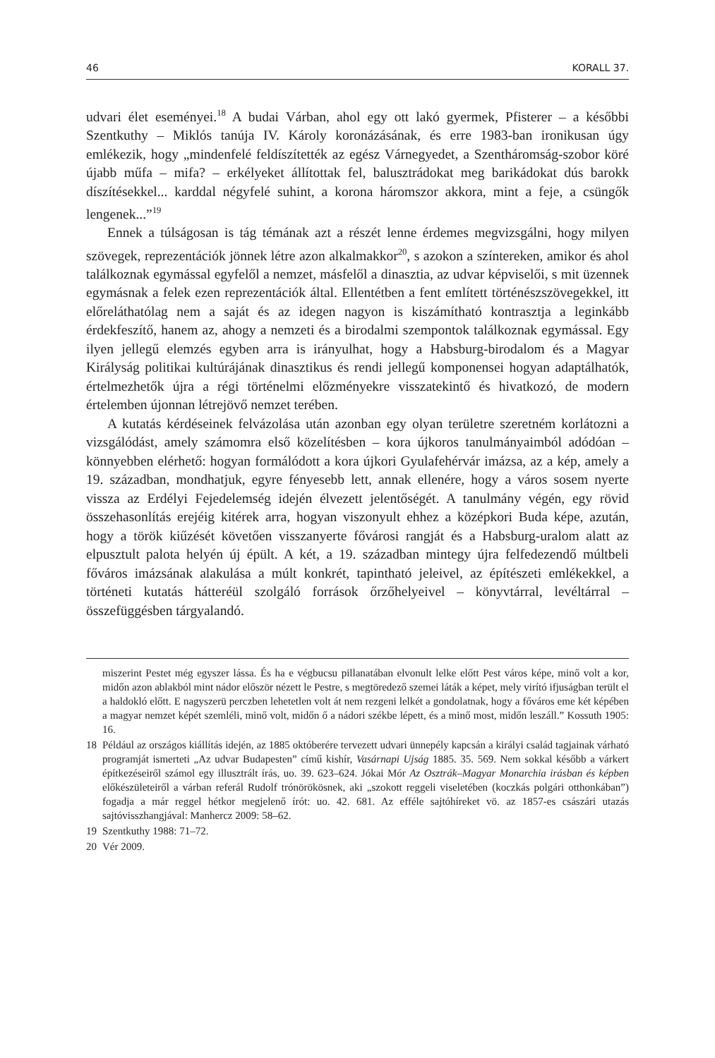46 KORALL 37.
udvari élet eseményei.<sup>18</sup> A budai Várban, ahol egy ott lakó gyermek, Pfisterer – a későbbi Szentkuthy – Miklós tanúja IV. Károly koronázásának, és erre 1983-ban ironikusan úgy emlékezik, hogy „mindenfelé feldíszítették az egész Várnegyedet, a Szentháromság-szobor köré újabb műfa – mifa? – erkélyeket állítottak fel, balusztrádokat meg barikádokat dús barokk díszítésekkel... karddal négyfelé suhint, a korona háromszor akkora, mint a feje, a csüngők lengenek...”<sup>19</sup>
Ennek a túlságosan is tág témának azt a részét lenne érdemes megvizsgálni, hogy milyen szövegek, reprezentációk jönnek létre azon alkalmakkor<sup>20</sup>, s azokon a színtereken, amikor és ahol találkoznak egymással egyfelől a nemzet, másfelől a dinasztia, az udvar képviselői, s mit üzennek egymásnak a felek ezen reprezentációk által. Ellentétben a fent említett történészszövegekkel, itt előreláthatólag nem a saját és az idegen nagyon is kiszámítható kontrasztja a leginkább érdekfeszítő, hanem az, ahogy a nemzeti és a birodalmi szempontok találkoznak egymással. Egy ilyen jellegű elemzés egyben arra is irányulhat, hogy a Habsburg-birodalom és a Magyar Királyság politikai kultúrájának dinasztikus és rendi jellegű komponensei hogyan adaptálhatók, értelmezhetők újra a régi történelmi előzményekre visszatekintő és hivatkozó, de modern értelemben újonnan létrejövő nemzet terében.
A kutatás kérdéseinek felvázolása után azonban egy olyan területre szeretném korlátozni a vizsgálódást, amely számomra első közelítésben – kora újkoros tanulmányaimból adódóan – könnyebben elérhető: hogyan formálódott a kora újkori Gyulafehérvár imázsa, az a kép, amely a 19. században, mondhatjuk, egyre fényesebb lett, annak ellenére, hogy a város sosem nyerte vissza az Erdélyi Fejedelemség idején élvezett jelentőségét. A tanulmány végén, egy rövid összehasonlítás erejéig kitérek arra, hogyan viszonyult ehhez a középkori Buda képe, azután, hogy a török kiűzését követően visszanyerte fővárosi rangját és a Habsburg-uralom alatt az elpusztult palota helyén új épült. A két, a 19. században mintegy újra felfedezendő múltbeli főváros imázsának alakulása a múlt konkrét, tapintható jeleivel, az építészeti emlékekkel, a történeti kutatás hátteréül szolgáló források őrzőhelyeivel – könyvtárral, levéltárral – összefüggésben tárgyalandó.
miszerint Pestet még egyszer lássa. És ha e végbucsu pillanatában elvonult lelke előtt Pest város képe, minő volt a kor, midőn azon ablakból mint nádor először nézett le Pestre, s megtöredező szemei láták a képet, mely virító ifjuságban terült el a haldokló előtt. E nagyszerü perczben lehetetlen volt át nem rezgeni lelkét a gondolatnak, hogy a főváros eme két képében a magyar nemzet képét szemléli, minő volt, midőn ő a nádori székbe lépett, és a minő most, midőn leszáll.” Kossuth 1905: 16.
18 Például az országos kiállítás idején, az 1885 októberére tervezett udvari ünnepély kapcsán a királyi család tagjainak várható programját ismerteti „Az udvar Budapesten” című kishír, Vasárnapi Ujság 1885. 35. 569. Nem sokkal később a várkert építkezéseiről számol egy illusztrált írás, uo. 39. 623–624. Jókai Mór Az Osztrák–Magyar Monarchia irásban és képben előkészületeiről a várban referál Rudolf trónörökösnek, aki „szokott reggeli viseletében (koczkás polgári otthonkában”) fogadja a már reggel hétkor megjelenő írót: uo. 42. 681. Az efféle sajtóhíreket vö. az 1857-es császári utazás sajtóvisszhangjával: Manhercz 2009: 58–62.
19 Szentkuthy 1988: 71–72.
20 Vér 2009.